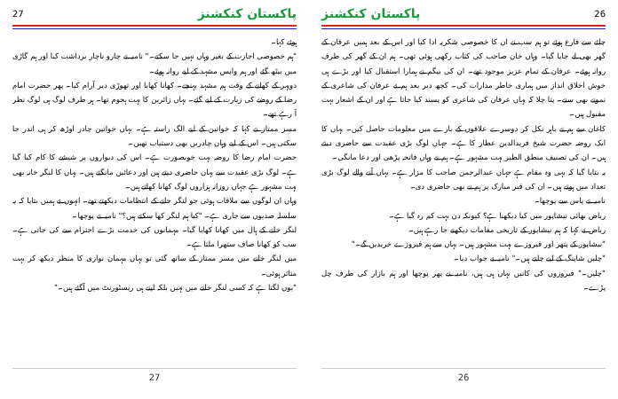پاکستان کنکشنز 26
چائے سے فارغ ہوئے تو ہم سب نے ان کا خصوصی شکریہ ادا کیا اور اس کے بعد ہمیں عرفان کے گھر بھی لے جایا گیا۔ وہاں خان صاحب کی کتاب رکھی ہوئی تھی۔ ہم ان کے گھر کی طرف روانہ ہوئے۔ عرفان کے تمام عزیز موجود تھے۔ ان کی بیگم نے ہمارا استقبال کیا اور بڑے ہی خوش اخلاق انداز میں ہماری خاطر مدارات کی۔ کچھ دیر بعد ہم نے عرفان کی شاعری کے نمونے بھی سنے۔ پتا چلا کہ یہاں عرفان کی شاعری کو پسند کیا جاتا ہے اور ان کے اشعار بہت مقبول ہیں۔
کاغان سے ہم نے باہر نکل کر دوسرے علاقوں کے بارے میں معلومات حاصل کیں۔ یہاں کا ایک روضہ حضرت شیخ فریدالدین عطار کا ہے۔ جہاں لوگ بڑی عقیدت سے حاضری دیتے ہیں۔ ان کی تصنیف منطق الطیر بہت مشہور ہے۔ ہم نے وہاں فاتحہ پڑھی اور دعا مانگی۔
یہ بتایا گیا کہ یہی وہ مقام ہے جہاں عبدالرحمن صاحب کا مزار ہے۔ یہاں آنے والے لوگ بڑی تعداد میں ہوتے ہیں۔ ان کی قبر مبارک پر ہم نے بھی حاضری دی۔
نامیہ نے پاس سے پوچھا۔
ریاض بھائی نیشاپور میں کیا دیکھنا ہے؟ کیونکہ دن بہت کم رہ گیا ہے۔
ریاض نے کہا کہ ہم نیشاپور کے تاریخی مقامات دیکھنے جا رہے ہیں۔
"نیشاپور کے پتھر اور فیروزے بہت مشہور ہیں۔ یہاں سے ہم فیروزے خریدیں گے۔"
"چلیں شاپنگ کے لیے چلتے ہیں۔" نامیہ نے جواب دیا۔
"چلیں۔" فیروزوں کی کانیں یہاں ہی ہیں، نامیہ نے پھر پوچھا اور ہم بازار کی طرف چل پڑے۔
26
27 پاکستان کنکشنز
ہوئے کہا۔
"ہم خصوصی اجازت کے بغیر وہاں نہیں جا سکتے۔" نامیہ نے چارو ناچار برداشت کیا اور ہم گاڑی میں بیٹھ گئے اور ہم واپس مشہد کے لیے روانہ ہوئے۔
دوپہر کے کھانے کے وقت ہم مشہد پہنچے۔ کھانا کھایا اور تھوڑی دیر آرام کیا۔ پھر حضرت امام رضا کے روضے کی زیارت کے لیے گئے۔ یہاں زائرین کا بہت ہجوم تھا۔ ہر طرف لوگ ہی لوگ نظر آ رہے تھے۔
مسز ممتاز نے کہا کہ خواتین کے لیے الگ راستہ ہے۔ یہاں خواتین چادر اوڑھ کر ہی اندر جا سکتی ہیں۔ اس کے لیے وہاں چادریں بھی دستیاب تھیں۔
حضرت امام رضا کا روضہ بہت خوبصورت ہے۔ اس کی دیواروں پر شیشے کا کام کیا گیا ہے۔ لوگ بڑی عقیدت سے یہاں حاضری دیتے ہیں اور دعائیں مانگتے ہیں۔ یہاں کا لنگر خانہ بھی بہت مشہور ہے جہاں روزانہ ہزاروں لوگ کھانا کھاتے ہیں۔
وہاں ان لوگوں سے ملاقات ہوئی جو لنگر خانے کے انتظامات دیکھتے تھے۔ انہوں نے ہمیں بتایا کہ یہ سلسلہ صدیوں سے جاری ہے۔ "کیا ہم لنگر کھا سکتے ہیں؟" نامیہ نے پوچھا۔
لنگر خانے کے ہال میں کھانا کھایا گیا۔ مہمانوں کی خدمت بڑے احترام سے کی جاتی ہے۔ سب کو کھانا صاف ستھرا ملتا ہے۔
میں لنگر خانے میں مسز ممتاز کے ساتھ گئی تو یہاں مہمان نوازی کا منظر دیکھ کر بہت متاثر ہوئی۔
"یوں لگتا ہے کہ کسی لنگر خانے میں نہیں بلکہ اپنے ہی ریسٹورنٹ میں آگئے ہیں۔"
27